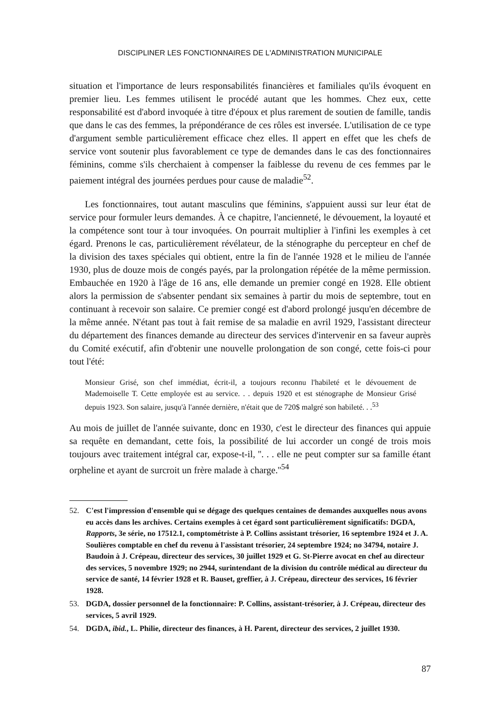DISCIPLINER LES FONCTIONNAIRES DE L'ADMINISTRATION MUNICIPALE
situation et l'importance de leurs responsabilités financières et familiales qu'ils évoquent en premier lieu. Les femmes utilisent le procédé autant que les hommes. Chez eux, cette responsabilité est d'abord invoquée à titre d'époux et plus rarement de soutien de famille, tandis que dans le cas des femmes, la prépondérance de ces rôles est inversée. L'utilisation de ce type d'argument semble particulièrement efficace chez elles. Il appert en effet que les chefs de service vont soutenir plus favorablement ce type de demandes dans le cas des fonctionnaires féminins, comme s'ils cherchaient à compenser la faiblesse du revenu de ces femmes par le paiement intégral des journées perdues pour cause de maladie<sup>52</sup>.
Les fonctionnaires, tout autant masculins que féminins, s'appuient aussi sur leur état de service pour formuler leurs demandes. À ce chapitre, l'ancienneté, le dévouement, la loyauté et la compétence sont tour à tour invoquées. On pourrait multiplier à l'infini les exemples à cet égard. Prenons le cas, particulièrement révélateur, de la sténographe du percepteur en chef de la division des taxes spéciales qui obtient, entre la fin de l'année 1928 et le milieu de l'année 1930, plus de douze mois de congés payés, par la prolongation répétée de la même permission. Embauchée en 1920 à l'âge de 16 ans, elle demande un premier congé en 1928. Elle obtient alors la permission de s'absenter pendant six semaines à partir du mois de septembre, tout en continuant à recevoir son salaire. Ce premier congé est d'abord prolongé jusqu'en décembre de la même année. N'étant pas tout à fait remise de sa maladie en avril 1929, l'assistant directeur du département des finances demande au directeur des services d'intervenir en sa faveur auprès du Comité exécutif, afin d'obtenir une nouvelle prolongation de son congé, cette fois-ci pour tout l'été:
Monsieur Grisé, son chef immédiat, écrit-il, a toujours reconnu l'habileté et le dévouement de Mademoiselle T. Cette employée est au service. . . depuis 1920 et est sténographe de Monsieur Grisé depuis 1923. Son salaire, jusqu'à l'année dernière, n'était que de 720$ malgré son habileté. . .<sup>53</sup>
Au mois de juillet de l'année suivante, donc en 1930, c'est le directeur des finances qui appuie sa requête en demandant, cette fois, la possibilité de lui accorder un congé de trois mois toujours avec traitement intégral car, expose-t-il, ''. . . elle ne peut compter sur sa famille étant orpheline et ayant de surcroit un frère malade à charge.''<sup>54</sup>
52. C'est l'impression d'ensemble qui se dégage des quelques centaines de demandes auxquelles nous avons eu accès dans les archives. Certains exemples à cet égard sont particulièrement significatifs: DGDA, Rapports, 3e série, no 17512.1, comptométriste à P. Collins assistant trésorier, 16 septembre 1924 et J. A. Soulières comptable en chef du revenu à l'assistant trésorier, 24 septembre 1924; no 34794, notaire J. Baudoin à J. Crépeau, directeur des services, 30 juillet 1929 et G. St-Pierre avocat en chef au directeur des services, 5 novembre 1929; no 2944, surintendant de la division du contrôle médical au directeur du service de santé, 14 février 1928 et R. Bauset, greffier, à J. Crépeau, directeur des services, 16 février 1928.
53. DGDA, dossier personnel de la fonctionnaire: P. Collins, assistant-trésorier, à J. Crépeau, directeur des services, 5 avril 1929.
54. DGDA, ibid., L. Philie, directeur des finances, à H. Parent, directeur des services, 2 juillet 1930.
87